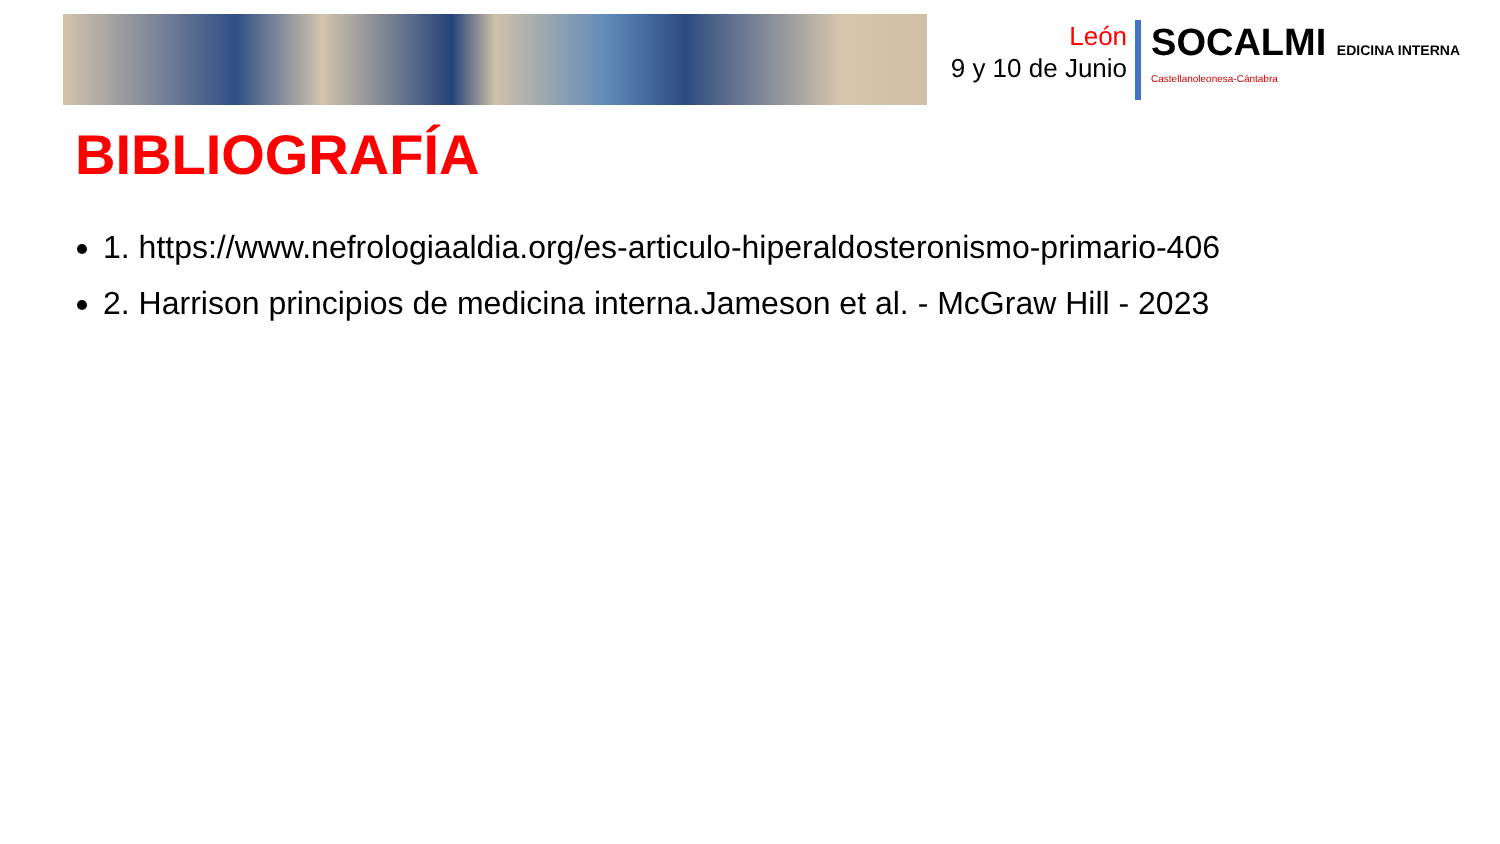León
9 y 10 de Junio
SOCALMI EDICINA INTERNA
Castellanoleonesa-Cántabra
BIBLIOGRAFÍA
1. https://www.nefrologiaaldia.org/es-articulo-hiperaldosteronismo-primario-406
2. Harrison principios de medicina interna.Jameson et al. - McGraw Hill - 2023